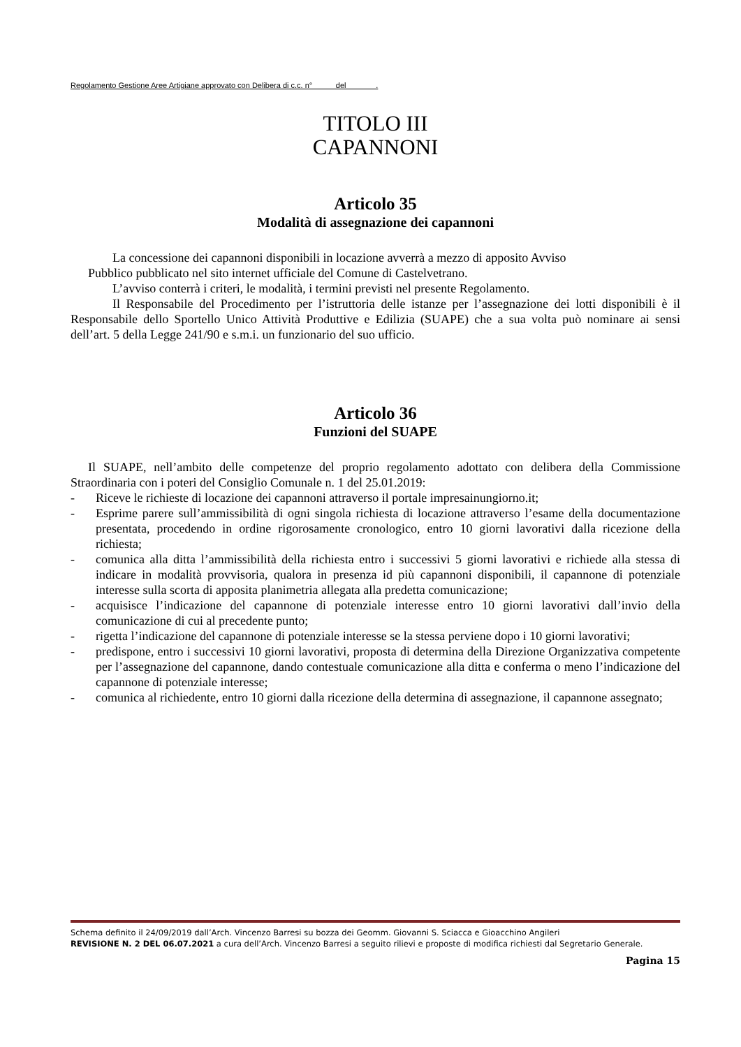Regolamento Gestione Aree Artigiane approvato con Delibera di c.c. n° del .
TITOLO III
CAPANNONI
Articolo 35
Modalità di assegnazione dei capannoni
La concessione dei capannoni disponibili in locazione avverrà a mezzo di apposito Avviso
Pubblico pubblicato nel sito internet ufficiale del Comune di Castelvetrano.
L’avviso conterrà i criteri, le modalità, i termini previsti nel presente Regolamento.
Il Responsabile del Procedimento per l’istruttoria delle istanze per l’assegnazione dei lotti disponibili è il Responsabile dello Sportello Unico Attività Produttive e Edilizia (SUAPE) che a sua volta può nominare ai sensi dell’art. 5 della Legge 241/90 e s.m.i. un funzionario del suo ufficio.
Articolo 36
Funzioni del SUAPE
Il SUAPE, nell’ambito delle competenze del proprio regolamento adottato con delibera della Commissione Straordinaria con i poteri del Consiglio Comunale n. 1 del 25.01.2019:
- Riceve le richieste di locazione dei capannoni attraverso il portale impresainungiorno.it;
- Esprime parere sull’ammissibilità di ogni singola richiesta di locazione attraverso l’esame della documentazione presentata, procedendo in ordine rigorosamente cronologico, entro 10 giorni lavorativi dalla ricezione della richiesta;
- comunica alla ditta l’ammissibilità della richiesta entro i successivi 5 giorni lavorativi e richiede alla stessa di indicare in modalità provvisoria, qualora in presenza id più capannoni disponibili, il capannone di potenziale interesse sulla scorta di apposita planimetria allegata alla predetta comunicazione;
- acquisisce l’indicazione del capannone di potenziale interesse entro 10 giorni lavorativi dall’invio della comunicazione di cui al precedente punto;
- rigetta l’indicazione del capannone di potenziale interesse se la stessa perviene dopo i 10 giorni lavorativi;
- predispone, entro i successivi 10 giorni lavorativi, proposta di determina della Direzione Organizzativa competente per l’assegnazione del capannone, dando contestuale comunicazione alla ditta e conferma o meno l’indicazione del capannone di potenziale interesse;
- comunica al richiedente, entro 10 giorni dalla ricezione della determina di assegnazione, il capannone assegnato;
Schema definito il 24/09/2019 dall’Arch. Vincenzo Barresi su bozza dei Geomm. Giovanni S. Sciacca e Gioacchino Angileri
REVISIONE N. 2 DEL 06.07.2021 a cura dell’Arch. Vincenzo Barresi a seguito rilievi e proposte di modifica richiesti dal Segretario Generale.
Pagina 15